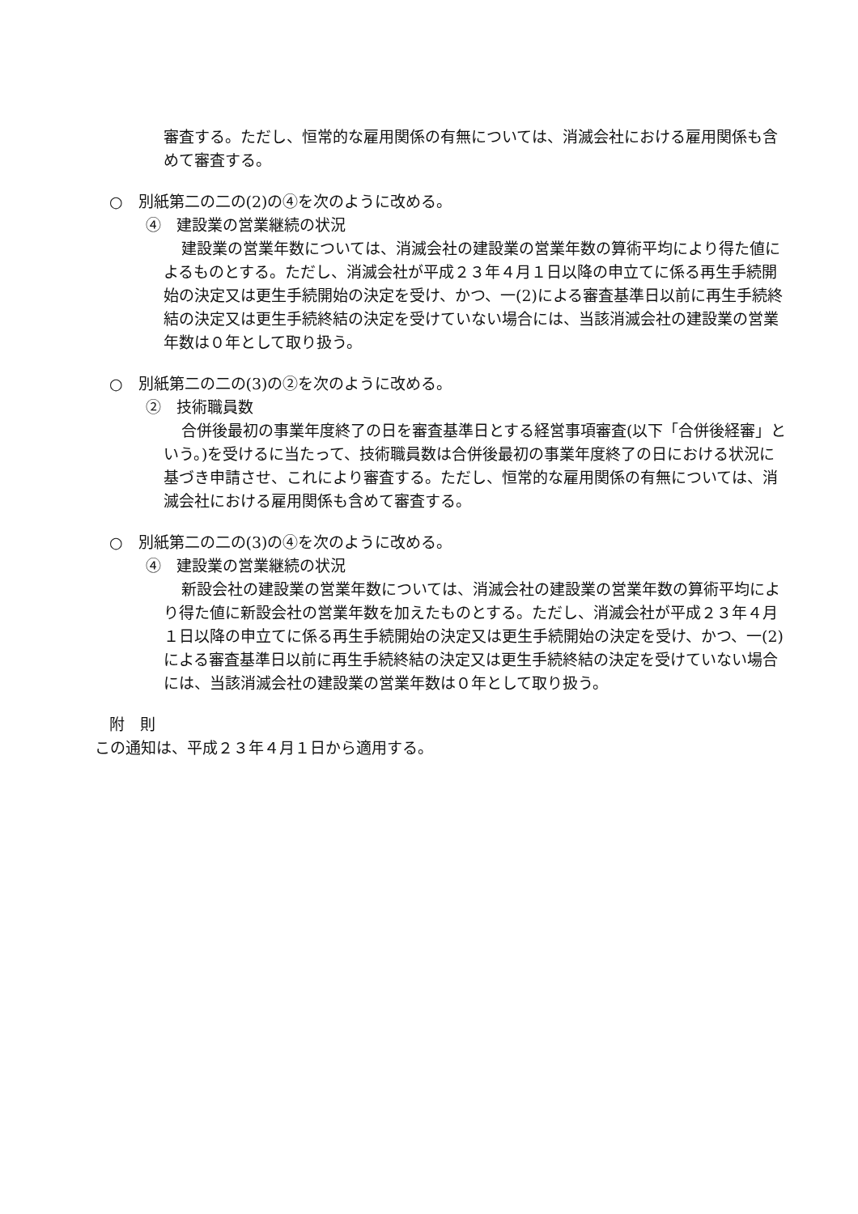審査する。ただし、恒常的な雇用関係の有無については、消滅会社における雇用関係も含めて審査する。
○　別紙第二の二の(2)の④を次のように改める。
④　建設業の営業継続の状況
建設業の営業年数については、消滅会社の建設業の営業年数の算術平均により得た値によるものとする。ただし、消滅会社が平成２３年４月１日以降の申立てに係る再生手続開始の決定又は更生手続開始の決定を受け、かつ、一(2)による審査基準日以前に再生手続終結の決定又は更生手続終結の決定を受けていない場合には、当該消滅会社の建設業の営業年数は０年として取り扱う。
○　別紙第二の二の(3)の②を次のように改める。
②　技術職員数
合併後最初の事業年度終了の日を審査基準日とする経営事項審査(以下「合併後経審」という。)を受けるに当たって、技術職員数は合併後最初の事業年度終了の日における状況に基づき申請させ、これにより審査する。ただし、恒常的な雇用関係の有無については、消滅会社における雇用関係も含めて審査する。
○　別紙第二の二の(3)の④を次のように改める。
④　建設業の営業継続の状況
新設会社の建設業の営業年数については、消滅会社の建設業の営業年数の算術平均により得た値に新設会社の営業年数を加えたものとする。ただし、消滅会社が平成２３年４月１日以降の申立てに係る再生手続開始の決定又は更生手続開始の決定を受け、かつ、一(2)による審査基準日以前に再生手続終結の決定又は更生手続終結の決定を受けていない場合には、当該消滅会社の建設業の営業年数は０年として取り扱う。
附　則
この通知は、平成２３年４月１日から適用する。